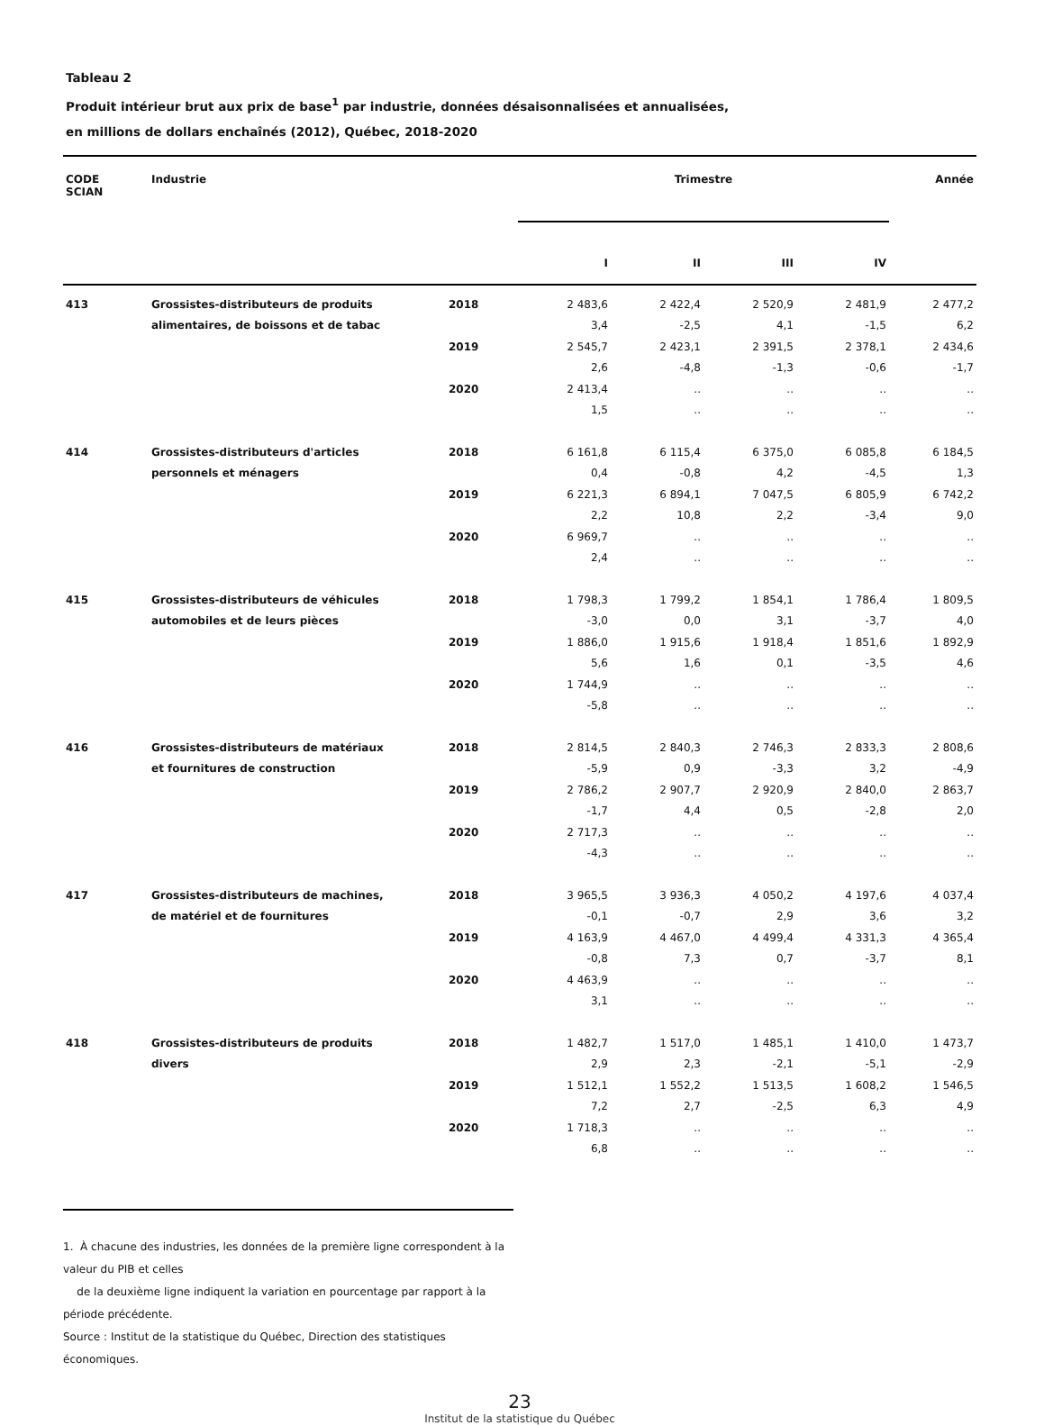Tableau 2
Produit intérieur brut aux prix de base<sup>1</sup> par industrie, données désaisonnalisées et annualisées,
en millions de dollars enchaînés (2012), Québec, 2018-2020
| CODE SCIAN | Industrie | | Trimestre | | | | Année |
| --- | --- | --- | --- | --- | --- | --- | --- |
| | | | I | II | III | IV | |
| 413 | Grossistes-distributeurs de produits | 2018 | 2 483,6 | 2 422,4 | 2 520,9 | 2 481,9 | 2 477,2 |
| | alimentaires, de boissons et de tabac | | 3,4 | -2,5 | 4,1 | -1,5 | 6,2 |
| | | 2019 | 2 545,7 | 2 423,1 | 2 391,5 | 2 378,1 | 2 434,6 |
| | | | 2,6 | -4,8 | -1,3 | -0,6 | -1,7 |
| | | 2020 | 2 413,4 | .. | .. | .. | .. |
| | | | 1,5 | .. | .. | .. | .. |
| 414 | Grossistes-distributeurs d'articles | 2018 | 6 161,8 | 6 115,4 | 6 375,0 | 6 085,8 | 6 184,5 |
| | personnels et ménagers | | 0,4 | -0,8 | 4,2 | -4,5 | 1,3 |
| | | 2019 | 6 221,3 | 6 894,1 | 7 047,5 | 6 805,9 | 6 742,2 |
| | | | 2,2 | 10,8 | 2,2 | -3,4 | 9,0 |
| | | 2020 | 6 969,7 | .. | .. | .. | .. |
| | | | 2,4 | .. | .. | .. | .. |
| 415 | Grossistes-distributeurs de véhicules | 2018 | 1 798,3 | 1 799,2 | 1 854,1 | 1 786,4 | 1 809,5 |
| | automobiles et de leurs pièces | | -3,0 | 0,0 | 3,1 | -3,7 | 4,0 |
| | | 2019 | 1 886,0 | 1 915,6 | 1 918,4 | 1 851,6 | 1 892,9 |
| | | | 5,6 | 1,6 | 0,1 | -3,5 | 4,6 |
| | | 2020 | 1 744,9 | .. | .. | .. | .. |
| | | | -5,8 | .. | .. | .. | .. |
| 416 | Grossistes-distributeurs de matériaux | 2018 | 2 814,5 | 2 840,3 | 2 746,3 | 2 833,3 | 2 808,6 |
| | et fournitures de construction | | -5,9 | 0,9 | -3,3 | 3,2 | -4,9 |
| | | 2019 | 2 786,2 | 2 907,7 | 2 920,9 | 2 840,0 | 2 863,7 |
| | | | -1,7 | 4,4 | 0,5 | -2,8 | 2,0 |
| | | 2020 | 2 717,3 | .. | .. | .. | .. |
| | | | -4,3 | .. | .. | .. | .. |
| 417 | Grossistes-distributeurs de machines, | 2018 | 3 965,5 | 3 936,3 | 4 050,2 | 4 197,6 | 4 037,4 |
| | de matériel et de fournitures | | -0,1 | -0,7 | 2,9 | 3,6 | 3,2 |
| | | 2019 | 4 163,9 | 4 467,0 | 4 499,4 | 4 331,3 | 4 365,4 |
| | | | -0,8 | 7,3 | 0,7 | -3,7 | 8,1 |
| | | 2020 | 4 463,9 | .. | .. | .. | .. |
| | | | 3,1 | .. | .. | .. | .. |
| 418 | Grossistes-distributeurs de produits | 2018 | 1 482,7 | 1 517,0 | 1 485,1 | 1 410,0 | 1 473,7 |
| | divers | | 2,9 | 2,3 | -2,1 | -5,1 | -2,9 |
| | | 2019 | 1 512,1 | 1 552,2 | 1 513,5 | 1 608,2 | 1 546,5 |
| | | | 7,2 | 2,7 | -2,5 | 6,3 | 4,9 |
| | | 2020 | 1 718,3 | .. | .. | .. | .. |
| | | | 6,8 | .. | .. | .. | .. |
1. À chacune des industries, les données de la première ligne correspondent à la valeur du PIB et celles
de la deuxième ligne indiquent la variation en pourcentage par rapport à la période précédente.
Source : Institut de la statistique du Québec, Direction des statistiques économiques.
23
Institut de la statistique du Québec